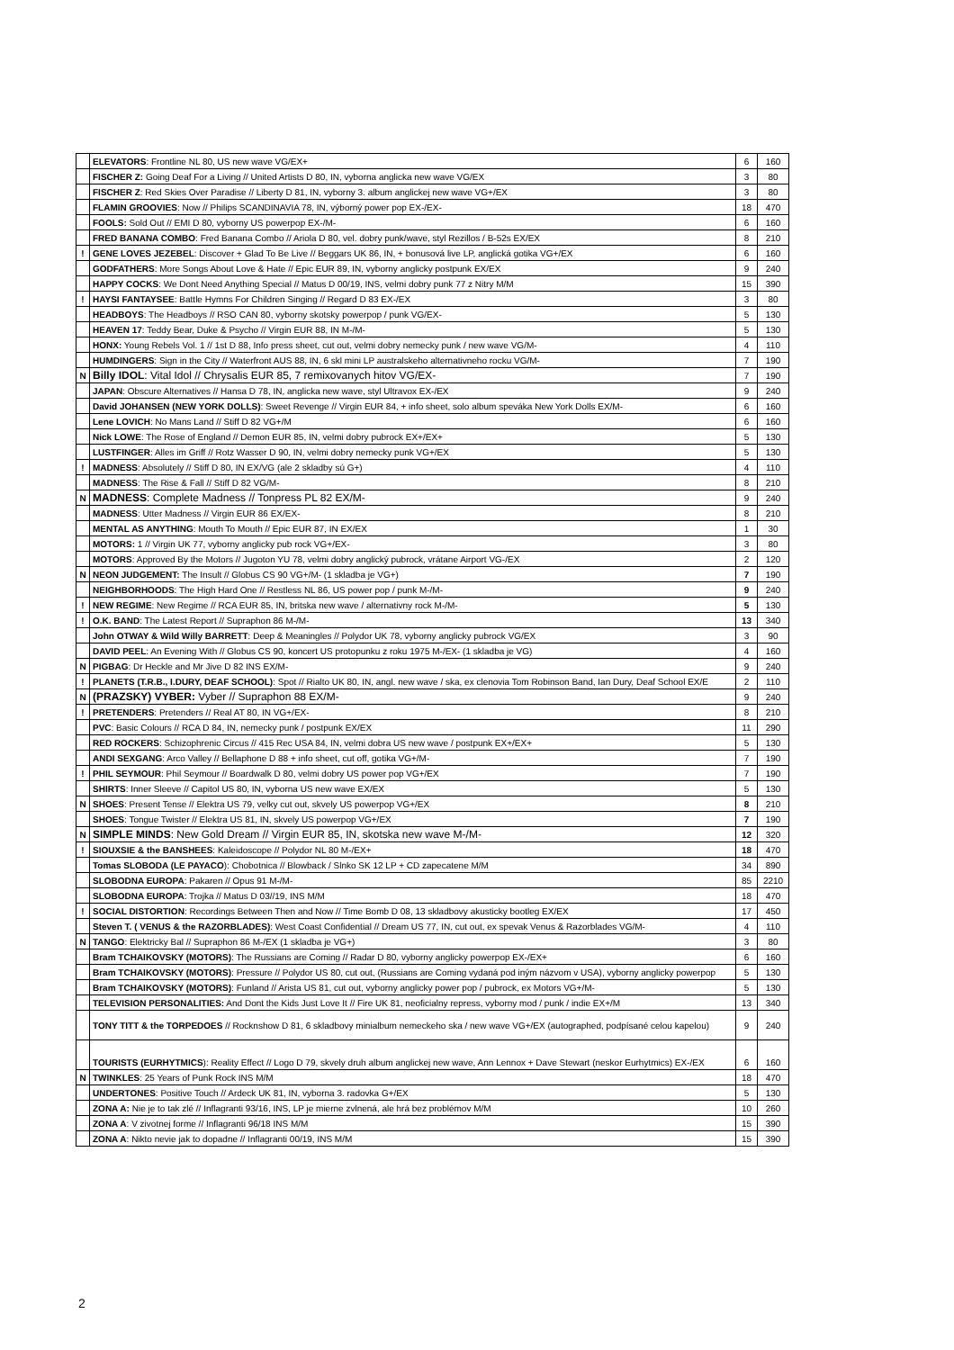| | ELEVATORS : Frontline NL 80, US new wave VG/EX+ | 6 | 160 |
| | FISCHER Z: Going Deaf For a Living // United Artists D 80, IN, vyborna anglicka new wave VG/EX | 3 | 80 |
| | FISCHER Z : Red Skies Over Paradise // Liberty D 81, IN, vyborny 3. album anglickej new wave VG+/EX | 3 | 80 |
| | FLAMIN GROOVIES : Now // Philips SCANDINAVIA 78, IN, výborný power pop EX-/EX- | 18 | 470 |
| | FOOLS: Sold Out // EMI D 80, vyborny US powerpop EX-/M- | 6 | 160 |
| | FRED BANANA COMBO : Fred Banana Combo // Ariola D 80, vel. dobry punk/wave, styl Rezillos / B-52s EX/EX | 8 | 210 |
| ! | GENE LOVES JEZEBEL : Discover + Glad To Be Live // Beggars UK 86, IN, + bonusová live LP, anglická gotika VG+/EX | 6 | 160 |
| | GODFATHERS : More Songs About Love & Hate // Epic EUR 89, IN, vyborny anglicky postpunk EX/EX | 9 | 240 |
| | HAPPY COCKS : We Dont Need Anything Special // Matus D 00/19, INS, velmi dobry punk 77 z Nitry M/M | 15 | 390 |
| ! | HAYSI FANTAYSEE : Battle Hymns For Children Singing // Regard D 83 EX-/EX | 3 | 80 |
| | HEADBOYS : The Headboys // RSO CAN 80, vyborny skotsky powerpop / punk VG/EX- | 5 | 130 |
| | HEAVEN 17 : Teddy Bear, Duke & Psycho // Virgin EUR 88, IN M-/M- | 5 | 130 |
| | HONX: Young Rebels Vol. 1 // 1st D 88, Info press sheet, cut out, velmi dobry nemecky punk / new wave VG/M- | 4 | 110 |
| | HUMDINGERS : Sign in the City // Waterfront AUS 88, IN, 6 skl mini LP australskeho alternativneho rocku VG/M- | 7 | 190 |
| N | Billy IDOL : Vital Idol // Chrysalis EUR 85, 7 remixovanych hitov VG/EX- | 7 | 190 |
| | JAPAN : Obscure Alternatives // Hansa D 78, IN, anglicka new wave, styl Ultravox EX-/EX | 9 | 240 |
| | David JOHANSEN (NEW YORK DOLLS) : Sweet Revenge // Virgin EUR 84, + info sheet, solo album speváka New York Dolls EX/M- | 6 | 160 |
| | Lene LOVICH : No Mans Land // Stiff D 82 VG+/M | 6 | 160 |
| | Nick LOWE : The Rose of England // Demon EUR 85, IN, velmi dobry pubrock EX+/EX+ | 5 | 130 |
| | LUSTFINGER : Alles im Griff // Rotz Wasser D 90, IN, velmi dobry nemecky punk VG+/EX | 5 | 130 |
| ! | MADNESS : Absolutely // Stiff D 80, IN EX/VG (ale 2 skladby sú G+) | 4 | 110 |
| | MADNESS : The Rise & Fall // Stiff D 82 VG/M- | 8 | 210 |
| N | MADNESS : Complete Madness // Tonpress PL 82 EX/M- | 9 | 240 |
| | MADNESS : Utter Madness // Virgin EUR 86 EX/EX- | 8 | 210 |
| | MENTAL AS ANYTHING : Mouth To Mouth // Epic EUR 87, IN EX/EX | 1 | 30 |
| | MOTORS: 1 // Virgin UK 77, vyborny anglicky pub rock VG+/EX- | 3 | 80 |
| | MOTORS : Approved By the Motors // Jugoton YU 78, velmi dobry anglický pubrock, vrátane Airport VG-/EX | 2 | 120 |
| N | NEON JUDGEMENT: The Insult // Globus CS 90 VG+/M- (1 skladba je VG+) | 7 | 190 |
| | NEIGHBORHOODS : The High Hard One // Restless NL 86, US power pop / punk M-/M- | 9 | 240 |
| ! | NEW REGIME : New Regime // RCA EUR 85, IN, britska new wave / alternativny rock M-/M- | 5 | 130 |
| ! | O.K. BAND : The Latest Report // Supraphon 86 M-/M- | 13 | 340 |
| | John OTWAY & Wild Willy BARRETT : Deep & Meaningles // Polydor UK 78, vyborny anglicky pubrock VG/EX | 3 | 90 |
| | DAVID PEEL : An Evening With // Globus CS 90, koncert US protopunku z roku 1975 M-/EX- (1 skladba je VG) | 4 | 160 |
| N | PIGBAG : Dr Heckle and Mr Jive D 82 INS EX/M- | 9 | 240 |
| ! | PLANETS (T.R.B., I.DURY, DEAF SCHOOL) : Spot // Rialto UK 80, IN, angl. new wave / ska, ex clenovia Tom Robinson Band, Ian Dury, Deaf School EX/E | 2 | 110 |
| N | (PRAZSKY) VYBER: Vyber // Supraphon 88 EX/M- | 9 | 240 |
| ! | PRETENDERS : Pretenders // Real AT 80, IN VG+/EX- | 8 | 210 |
| | PVC : Basic Colours // RCA D 84, IN, nemecky punk / postpunk EX/EX | 11 | 290 |
| | RED ROCKERS : Schizophrenic Circus // 415 Rec USA 84, IN, velmi dobra US new wave / postpunk EX+/EX+ | 5 | 130 |
| | ANDI SEXGANG : Arco Valley // Bellaphone D 88 + info sheet, cut off, gotika VG+/M- | 7 | 190 |
| ! | PHIL SEYMOUR : Phil Seymour // Boardwalk D 80, velmi dobry US power pop VG+/EX | 7 | 190 |
| | SHIRTS : Inner Sleeve // Capitol US 80, IN, vyborna US new wave EX/EX | 5 | 130 |
| N | SHOES : Present Tense // Elektra US 79, velky cut out, skvely US powerpop VG+/EX | 8 | 210 |
| | SHOES : Tongue Twister // Elektra US 81, IN, skvely US powerpop VG+/EX | 7 | 190 |
| N | SIMPLE MINDS : New Gold Dream // Virgin EUR 85, IN, skotska new wave M-/M- | 12 | 320 |
| ! | SIOUXSIE & the BANSHEES : Kaleidoscope // Polydor NL 80 M-/EX+ | 18 | 470 |
| | Tomas SLOBODA (LE PAYACO ): Chobotnica // Blowback / Slnko SK 12 LP + CD zapecatene M/M | 34 | 890 |
| | SLOBODNA EUROPA : Pakaren // Opus 91 M-/M- | 85 | 2210 |
| | SLOBODNA EUROPA : Trojka // Matus D 03//19, INS M/M | 18 | 470 |
| ! | SOCIAL DISTORTION : Recordings Between Then and Now // Time Bomb D 08, 13 skladbovy akusticky bootleg EX/EX | 17 | 450 |
| | Steven T. ( VENUS & the RAZORBLADES) : West Coast Confidential // Dream US 77, IN, cut out, ex spevak Venus & Razorblades VG/M- | 4 | 110 |
| N | TANGO : Elektricky Bal // Supraphon 86 M-/EX (1 skladba je VG+) | 3 | 80 |
| | Bram TCHAIKOVSKY (MOTORS) : The Russians are Coming // Radar D 80, vyborny anglicky powerpop EX-/EX+ | 6 | 160 |
| | Bram TCHAIKOVSKY (MOTORS) : Pressure // Polydor US 80, cut out, (Russians are Coming vydaná pod iným názvom v USA), vyborny anglicky powerpop | 5 | 130 |
| | Bram TCHAIKOVSKY (MOTORS) : Funland // Arista US 81, cut out, vyborny anglicky power pop / pubrock, ex Motors VG+/M- | 5 | 130 |
| | TELEVISION PERSONALITIES: And Dont the Kids Just Love It // Fire UK 81, neoficialny repress, vyborny mod / punk / indie EX+/M | 13 | 340 |
| | TONY TITT & the TORPEDOES // Rocknshow D 81, 6 skladbovy minialbum nemeckeho ska / new wave VG+/EX (autographed, podpísané celou kapelou) | 9 | 240 |
| | TOURISTS (EURHYTMICS ): Reality Effect // Logo D 79, skvely druh album anglickej new wave, Ann Lennox + Dave Stewart (neskor Eurhytmics) EX-/EX | 6 | 160 |
| N | TWINKLES : 25 Years of Punk Rock INS M/M | 18 | 470 |
| | UNDERTONES : Positive Touch // Ardeck UK 81, IN, vyborna 3. radovka G+/EX | 5 | 130 |
| | ZONA A: Nie je to tak zlé // Inflagranti 93/16, INS, LP je mierne zvlnená, ale hrá bez problémov M/M | 10 | 260 |
| | ZONA A : V zivotnej forme // Inflagranti 96/18 INS M/M | 15 | 390 |
| | ZONA A : Nikto nevie jak to dopadne // Inflagranti 00/19, INS M/M | 15 | 390 |
2